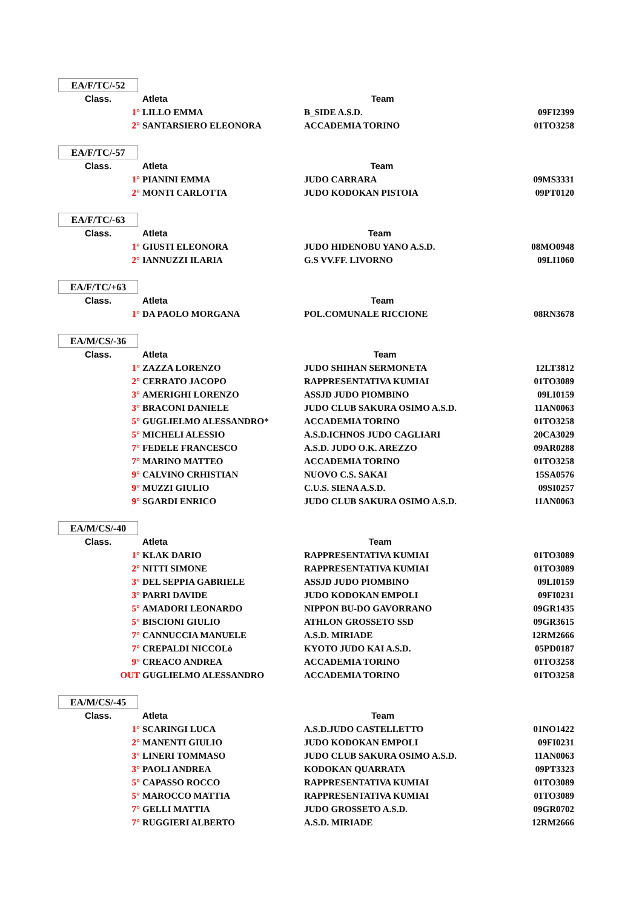EA/F/TC/-52
| Class. | Atleta | Team | |
| --- | --- | --- | --- |
| 1° | LILLO EMMA | B_SIDE A.S.D. | 09FI2399 |
| 2° | SANTARSIERO ELEONORA | ACCADEMIA TORINO | 01TO3258 |
EA/F/TC/-57
| Class. | Atleta | Team | |
| --- | --- | --- | --- |
| 1° | PIANINI EMMA | JUDO CARRARA | 09MS3331 |
| 2° | MONTI CARLOTTA | JUDO KODOKAN PISTOIA | 09PT0120 |
EA/F/TC/-63
| Class. | Atleta | Team | |
| --- | --- | --- | --- |
| 1° | GIUSTI ELEONORA | JUDO HIDENOBU YANO A.S.D. | 08MO0948 |
| 2° | IANNUZZI ILARIA | G.S VV.FF. LIVORNO | 09LI1060 |
EA/F/TC/+63
| Class. | Atleta | Team | |
| --- | --- | --- | --- |
| 1° | DA PAOLO MORGANA | POL.COMUNALE RICCIONE | 08RN3678 |
EA/M/CS/-36
| Class. | Atleta | Team | |
| --- | --- | --- | --- |
| 1° | ZAZZA LORENZO | JUDO SHIHAN SERMONETA | 12LT3812 |
| 2° | CERRATO JACOPO | RAPPRESENTATIVA KUMIAI | 01TO3089 |
| 3° | AMERIGHI LORENZO | ASSJD JUDO PIOMBINO | 09LI0159 |
| 3° | BRACONI DANIELE | JUDO CLUB SAKURA OSIMO A.S.D. | 11AN0063 |
| 5° | GUGLIELMO ALESSANDRO* | ACCADEMIA TORINO | 01TO3258 |
| 5° | MICHELI ALESSIO | A.S.D.ICHNOS JUDO CAGLIARI | 20CA3029 |
| 7° | FEDELE FRANCESCO | A.S.D. JUDO O.K. AREZZO | 09AR0288 |
| 7° | MARINO MATTEO | ACCADEMIA TORINO | 01TO3258 |
| 9° | CALVINO CRHISTIAN | NUOVO C.S. SAKAI | 15SA0576 |
| 9° | MUZZI GIULIO | C.U.S. SIENA A.S.D. | 09SI0257 |
| 9° | SGARDI ENRICO | JUDO CLUB SAKURA OSIMO A.S.D. | 11AN0063 |
EA/M/CS/-40
| Class. | Atleta | Team | |
| --- | --- | --- | --- |
| 1° | KLAK DARIO | RAPPRESENTATIVA KUMIAI | 01TO3089 |
| 2° | NITTI SIMONE | RAPPRESENTATIVA KUMIAI | 01TO3089 |
| 3° | DEL SEPPIA GABRIELE | ASSJD JUDO PIOMBINO | 09LI0159 |
| 3° | PARRI DAVIDE | JUDO KODOKAN EMPOLI | 09FI0231 |
| 5° | AMADORI LEONARDO | NIPPON BU-DO GAVORRANO | 09GR1435 |
| 5° | BISCIONI GIULIO | ATHLON GROSSETO SSD | 09GR3615 |
| 7° | CANNUCCIA MANUELE | A.S.D. MIRIADE | 12RM2666 |
| 7° | CREPALDI NICCOLò | KYOTO JUDO KAI A.S.D. | 05PD0187 |
| 9° | CREACO ANDREA | ACCADEMIA TORINO | 01TO3258 |
| OUT | GUGLIELMO ALESSANDRO | ACCADEMIA TORINO | 01TO3258 |
EA/M/CS/-45
| Class. | Atleta | Team | |
| --- | --- | --- | --- |
| 1° | SCARINGI LUCA | A.S.D.JUDO CASTELLETTO | 01NO1422 |
| 2° | MANENTI GIULIO | JUDO KODOKAN EMPOLI | 09FI0231 |
| 3° | LINERI TOMMASO | JUDO CLUB SAKURA OSIMO A.S.D. | 11AN0063 |
| 3° | PAOLI ANDREA | KODOKAN QUARRATA | 09PT3323 |
| 5° | CAPASSO ROCCO | RAPPRESENTATIVA KUMIAI | 01TO3089 |
| 5° | MAROCCO MATTIA | RAPPRESENTATIVA KUMIAI | 01TO3089 |
| 7° | GELLI MATTIA | JUDO GROSSETO A.S.D. | 09GR0702 |
| 7° | RUGGIERI ALBERTO | A.S.D. MIRIADE | 12RM2666 |